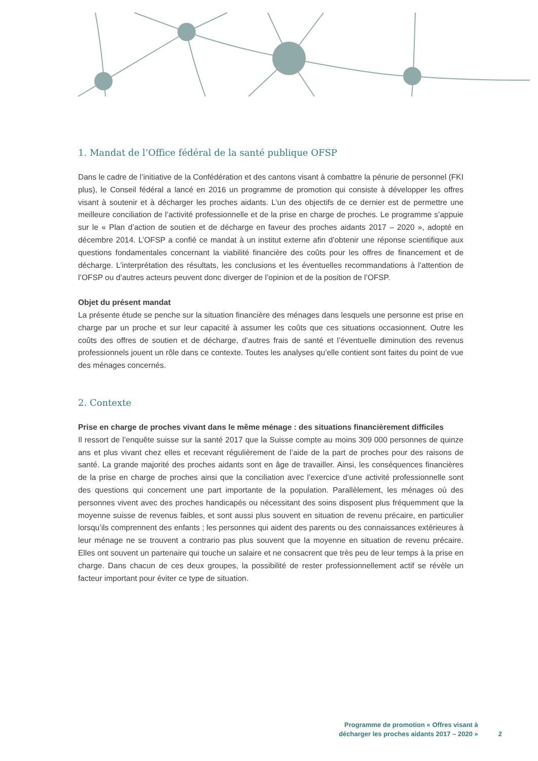1. Mandat de l’Office fédéral de la santé publique OFSP
Dans le cadre de l’initiative de la Confédération et des cantons visant à combattre la pénurie de personnel (FKI plus), le Conseil fédéral a lancé en 2016 un programme de promotion qui consiste à développer les offres visant à soutenir et à décharger les proches aidants. L’un des objectifs de ce dernier est de permettre une meilleure conciliation de l’activité professionnelle et de la prise en charge de proches. Le programme s’appuie sur le « Plan d’action de soutien et de décharge en faveur des proches aidants 2017 – 2020 », adopté en décembre 2014. L’OFSP a confié ce mandat à un institut externe afin d’obtenir une réponse scientifique aux questions fondamentales concernant la viabilité financière des coûts pour les offres de financement et de décharge. L’interprétation des résultats, les conclusions et les éventuelles recommandations à l’attention de l’OFSP ou d’autres acteurs peuvent donc diverger de l’opinion et de la position de l’OFSP.
Objet du présent mandat
La présente étude se penche sur la situation financière des ménages dans lesquels une personne est prise en charge par un proche et sur leur capacité à assumer les coûts que ces situations occasionnent. Outre les coûts des offres de soutien et de décharge, d’autres frais de santé et l’éventuelle diminution des revenus professionnels jouent un rôle dans ce contexte. Toutes les analyses qu’elle contient sont faites du point de vue des ménages concernés.
2. Contexte
Prise en charge de proches vivant dans le même ménage : des situations financièrement difficiles
Il ressort de l’enquête suisse sur la santé 2017 que la Suisse compte au moins 309 000 personnes de quinze ans et plus vivant chez elles et recevant régulièrement de l’aide de la part de proches pour des raisons de santé. La grande majorité des proches aidants sont en âge de travailler. Ainsi, les conséquences financières de la prise en charge de proches ainsi que la conciliation avec l’exercice d’une activité professionnelle sont des questions qui concernent une part importante de la population. Parallèlement, les ménages où des personnes vivent avec des proches handicapés ou nécessitant des soins disposent plus fréquemment que la moyenne suisse de revenus faibles, et sont aussi plus souvent en situation de revenu précaire, en particulier lorsqu’ils comprennent des enfants ; les personnes qui aident des parents ou des connaissances extérieures à leur ménage ne se trouvent a contrario pas plus souvent que la moyenne en situation de revenu précaire. Elles ont souvent un partenaire qui touche un salaire et ne consacrent que très peu de leur temps à la prise en charge. Dans chacun de ces deux groupes, la possibilité de rester professionnellement actif se révèle un facteur important pour éviter ce type de situation.
Programme de promotion « Offres visant à
décharger les proches aidants 2017 – 2020 »
2